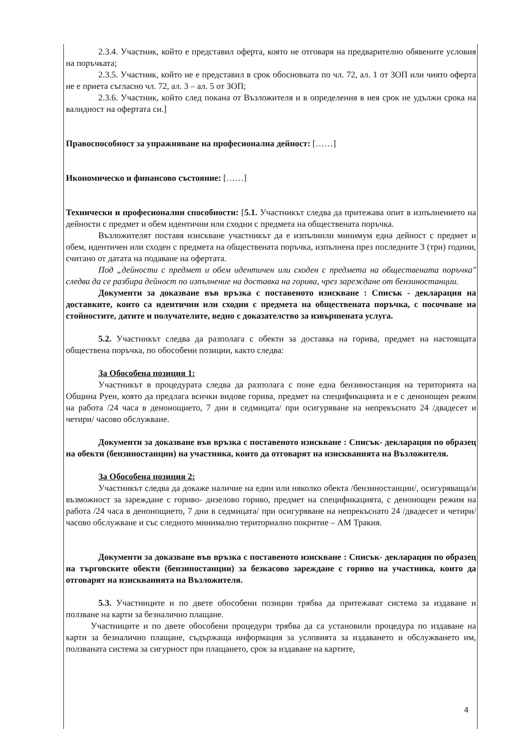2.3.4. Участник, който е представил оферта, която не отговаря на предварително обявените условия на поръчката;
2.3.5. Участник, който не е представил в срок обосновката по чл. 72, ал. 1 от ЗОП или чиято оферта не е приета съгласно чл. 72, ал. 3 – ал. 5 от ЗОП;
2.3.6. Участник, който след покана от Възложителя и в определения в нея срок не удължи срока на валидност на офертата си.]
Правоспособност за упражняване на професионална дейност: [……]
Икономическо и финансово състояние: [……]
Технически и професионални способности: [5.1. Участникът следва да притежава опит в изпълнението на дейности с предмет и обем идентични или сходни с предмета на обществената поръчка.
Възложителят поставя изискване участникът да е изпълнили минимум една дейност с предмет и обем, идентичен или сходен с предмета на обществената поръчка, изпълнена през последните 3 (три) години, считано от датата на подаване на офертата.
Под „дейности с предмет и обем идентичен или сходен с предмета на обществената поръчка" следва да се разбира дейност по изпълнение на доставка на горива, чрез зареждане от бензиностанции.
Документи за доказване във връзка с поставеното изискване : Списък - декларация на доставките, които са идентични или сходни с предмета на обществената поръчка, с посочване на стойностите, датите и получателите, ведно с доказателство за извършената услуга.
5.2. Участникът следва да разполага с обекти за доставка на горива, предмет на настоящата обществена поръчка, по обособени позиции, както следва:
За Обособена позиция 1:
Участникът в процедурата следва да разполага с поне една бензиностанция на територията на Община Руен, която да предлага всички видове горива, предмет на спецификацията и е с денонощен режим на работа /24 часа в денонощието, 7 дни в седмицата/ при осигуряване на непрекъснато 24 /двадесет и четири/ часово обслужване.
Документи за доказване във връзка с поставеното изискване : Списък- декларация по образец на обекти (бензиностанции) на участника, които да отговарят на изискванията на Възложителя.
За Обособена позиция 2:
Участникът следва да докаже наличие на един или няколко обекта /бензиностанции/, осигуряваща/и възможност за зареждане с гориво- дизелово гориво, предмет на спецификацията, с денонощен режим на работа /24 часа в денонощието, 7 дни в седмицата/ при осигуряване на непрекъснато 24 /двадесет и четири/ часово обслужване и със следното минимално териториално покритие – АМ Тракия.
Документи за доказване във връзка с поставеното изискване : Списък- декларация по образец на търговските обекти (бензиностанции) за безкасово зареждане с гориво на участника, които да отговарят на изискванията на Възложителя.
5.3. Участниците и по двете обособени позиции трябва да притежават система за издаване и ползване на карти за безналично плащане.
Участниците и по двете обособени процедури трябва да са установили процедура по издаване на карти за безналично плащане, съдържаща информация за условията за издаването и обслужването им, ползваната система за сигурност при плащането, срок за издаване на картите,
4